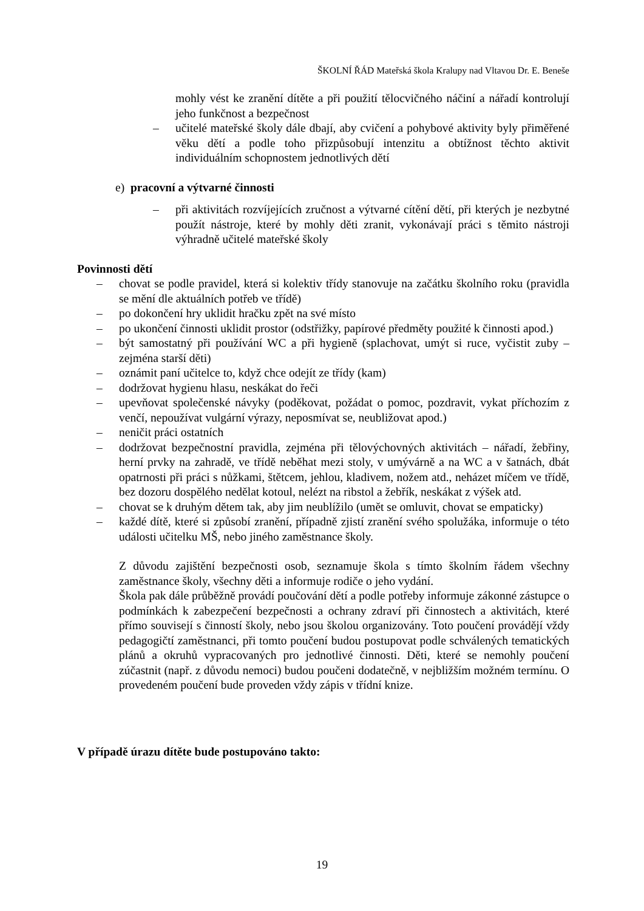ŠKOLNÍ ŘÁD Mateřská škola Kralupy nad Vltavou Dr. E. Beneše
mohly vést ke zranění dítěte a při použití tělocvičného náčiní a nářadí kontrolují jeho funkčnost a bezpečnost
– učitelé mateřské školy dále dbají, aby cvičení a pohybové aktivity byly přiměřené věku dětí a podle toho přizpůsobují intenzitu a obtížnost těchto aktivit individuálním schopnostem jednotlivých dětí
e) pracovní a výtvarné činnosti
– při aktivitách rozvíjejících zručnost a výtvarné cítění dětí, při kterých je nezbytné použít nástroje, které by mohly děti zranit, vykonávají práci s těmito nástroji výhradně učitelé mateřské školy
Povinnosti dětí
– chovat se podle pravidel, která si kolektiv třídy stanovuje na začátku školního roku (pravidla se mění dle aktuálních potřeb ve třídě)
– po dokončení hry uklidit hračku zpět na své místo
– po ukončení činnosti uklidit prostor (odstřižky, papírové předměty použité k činnosti apod.)
– být samostatný při používání WC a při hygieně (splachovat, umýt si ruce, vyčistit zuby – zejména starší děti)
– oznámit paní učitelce to, když chce odejít ze třídy (kam)
– dodržovat hygienu hlasu, neskákat do řeči
– upevňovat společenské návyky (poděkovat, požádat o pomoc, pozdravit, vykat příchozím z venčí, nepoužívat vulgární výrazy, neposmívat se, neubližovat apod.)
– neničit práci ostatních
– dodržovat bezpečnostní pravidla, zejména při tělovýchovných aktivitách – nářadí, žebřiny, herní prvky na zahradě, ve třídě neběhat mezi stoly, v umývárně a na WC a v šatnách, dbát opatrnosti při práci s nůžkami, štětcem, jehlou, kladivem, nožem atd., neházet míčem ve třídě, bez dozoru dospělého nedělat kotoul, nelézt na ribstol a žebřík, neskákat z výšek atd.
– chovat se k druhým dětem tak, aby jim neublížilo (umět se omluvit, chovat se empaticky)
– každé dítě, které si způsobí zranění, případně zjistí zranění svého spolužáka, informuje o této události učitelku MŠ, nebo jiného zaměstnance školy.
Z důvodu zajištění bezpečnosti osob, seznamuje škola s tímto školním řádem všechny zaměstnance školy, všechny děti a informuje rodiče o jeho vydání.
Škola pak dále průběžně provádí poučování dětí a podle potřeby informuje zákonné zástupce o podmínkách k zabezpečení bezpečnosti a ochrany zdraví při činnostech a aktivitách, které přímo souvisejí s činností školy, nebo jsou školou organizovány. Toto poučení provádějí vždy pedagogičtí zaměstnanci, při tomto poučení budou postupovat podle schválených tematických plánů a okruhů vypracovaných pro jednotlivé činnosti. Děti, které se nemohly poučení zúčastnit (např. z důvodu nemoci) budou poučeni dodatečně, v nejbližším možném termínu. O provedeném poučení bude proveden vždy zápis v třídní knize.
V případě úrazu dítěte bude postupováno takto:
19